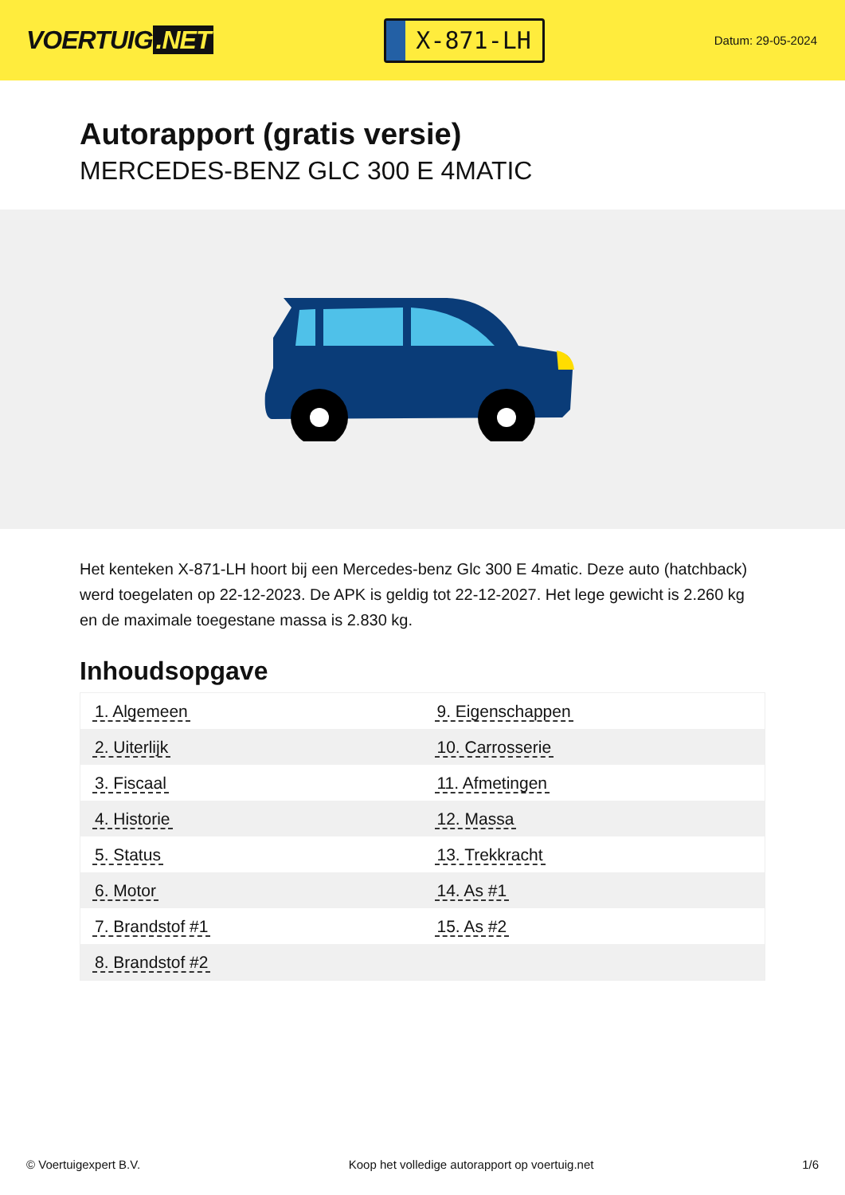VOERTUIG.NET
X-871-LH
Datum: 29-05-2024
Autorapport (gratis versie)
MERCEDES-BENZ GLC 300 E 4MATIC
Het kenteken X-871-LH hoort bij een Mercedes-benz Glc 300 E 4matic. Deze auto (hatchback) werd toegelaten op 22-12-2023. De APK is geldig tot 22-12-2027. Het lege gewicht is 2.260 kg en de maximale toegestane massa is 2.830 kg.
Inhoudsopgave
| 1. Algemeen | 9. Eigenschappen |
| 2. Uiterlijk | 10. Carrosserie |
| 3. Fiscaal | 11. Afmetingen |
| 4. Historie | 12. Massa |
| 5. Status | 13. Trekkracht |
| 6. Motor | 14. As #1 |
| 7. Brandstof #1 | 15. As #2 |
| 8. Brandstof #2 | |
© Voertuigexpert B.V. Koop het volledige autorapport op voertuig.net 1/6